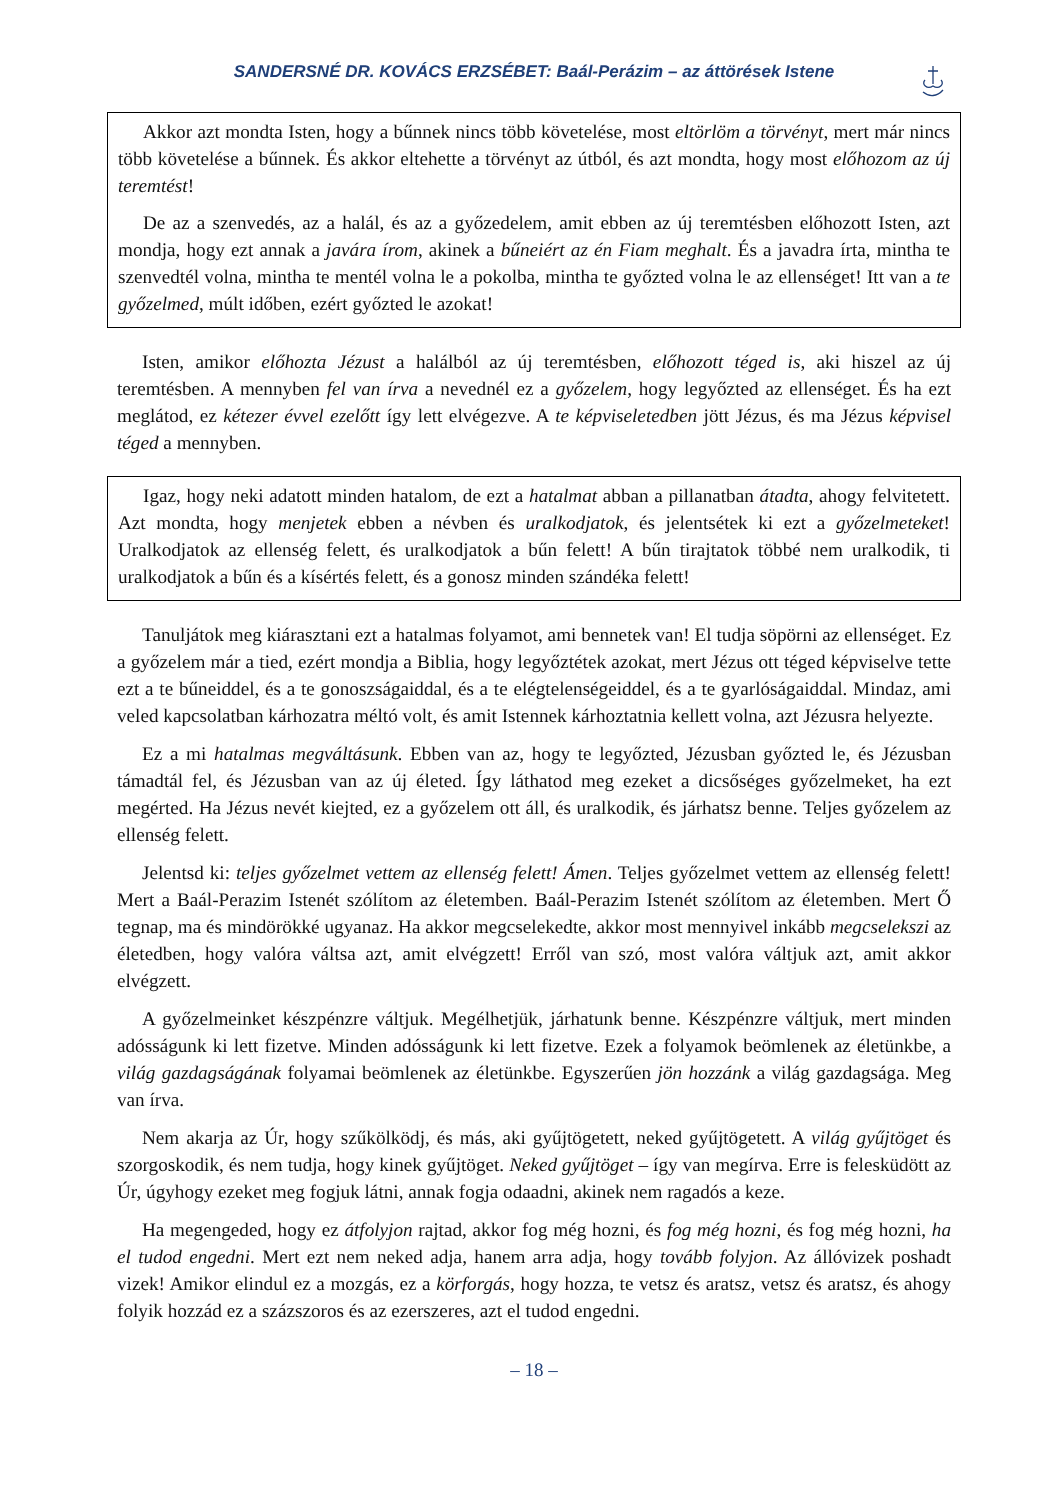SANDERSNÉ DR. KOVÁCS ERZSÉBET: Baál-Perázim – az áttörések Istene
Akkor azt mondta Isten, hogy a bűnnek nincs több követelése, most eltörlöm a törvényt, mert már nincs több követelése a bűnnek. És akkor eltehette a törvényt az útból, és azt mondta, hogy most előhozom az új teremtést!
De az a szenvedés, az a halál, és az a győzedelem, amit ebben az új teremtésben előhozott Isten, azt mondja, hogy ezt annak a javára írom, akinek a bűneiért az én Fiam meghalt. És a javadra írta, mintha te szenvedtél volna, mintha te mentél volna le a pokolba, mintha te győzted volna le az ellenséget! Itt van a te győzelmed, múlt időben, ezért győzted le azokat!
Isten, amikor előhozta Jézust a halálból az új teremtésben, előhozott téged is, aki hiszel az új teremtésben. A mennyben fel van írva a nevednél ez a győzelem, hogy legyőzted az ellenséget. És ha ezt meglátod, ez kétezer évvel ezelőtt így lett elvégezve. A te képviseletedben jött Jézus, és ma Jézus képvisel téged a mennyben.
Igaz, hogy neki adatott minden hatalom, de ezt a hatalmat abban a pillanatban átadta, ahogy felvitetett. Azt mondta, hogy menjetek ebben a névben és uralkodjatok, és jelentsétek ki ezt a győzelmeteket! Uralkodjatok az ellenség felett, és uralkodjatok a bűn felett! A bűn tirajtatok többé nem uralkodik, ti uralkodjatok a bűn és a kísértés felett, és a gonosz minden szándéka felett!
Tanuljátok meg kiárasztani ezt a hatalmas folyamot, ami bennetek van! El tudja söpörni az ellenséget. Ez a győzelem már a tied, ezért mondja a Biblia, hogy legyőztétek azokat, mert Jézus ott téged képviselve tette ezt a te bűneiddel, és a te gonoszságaiddal, és a te elégtelenségeiddel, és a te gyarlóságaiddal. Mindaz, ami veled kapcsolatban kárhozatra méltó volt, és amit Istennek kárhoztatnia kellett volna, azt Jézusra helyezte.
Ez a mi hatalmas megváltásunk. Ebben van az, hogy te legyőzted, Jézusban győzted le, és Jézusban támadtál fel, és Jézusban van az új életed. Így láthatod meg ezeket a dicsőséges győzelmeket, ha ezt megérted. Ha Jézus nevét kiejted, ez a győzelem ott áll, és uralkodik, és járhatsz benne. Teljes győzelem az ellenség felett.
Jelentsd ki: teljes győzelmet vettem az ellenség felett! Ámen. Teljes győzelmet vettem az ellenség felett! Mert a Baál-Perazim Istenét szólítom az életemben. Baál-Perazim Istenét szólítom az életemben. Mert Ő tegnap, ma és mindörökké ugyanaz. Ha akkor megcselekedte, akkor most mennyivel inkább megcselekszi az életedben, hogy valóra váltsa azt, amit elvégzett! Erről van szó, most valóra váltjuk azt, amit akkor elvégzett.
A győzelmeinket készpénzre váltjuk. Megélhetjük, járhatunk benne. Készpénzre váltjuk, mert minden adósságunk ki lett fizetve. Minden adósságunk ki lett fizetve. Ezek a folyamok beömlenek az életünkbe, a világ gazdagságának folyamai beömlenek az életünkbe. Egyszerűen jön hozzánk a világ gazdagsága. Meg van írva.
Nem akarja az Úr, hogy szűkölködj, és más, aki gyűjtögetett, neked gyűjtögetett. A világ gyűjtöget és szorgoskodik, és nem tudja, hogy kinek gyűjtöget. Neked gyűjtöget – így van megírva. Erre is felesküdött az Úr, úgyhogy ezeket meg fogjuk látni, annak fogja odaadni, akinek nem ragadós a keze.
Ha megengeded, hogy ez átfolyjon rajtad, akkor fog még hozni, és fog még hozni, és fog még hozni, ha el tudod engedni. Mert ezt nem neked adja, hanem arra adja, hogy tovább folyjon. Az állóvizek poshadt vizek! Amikor elindul ez a mozgás, ez a körforgás, hogy hozza, te vetsz és aratsz, vetsz és aratsz, és ahogy folyik hozzád ez a százszoros és az ezerszeres, azt el tudod engedni.
– 18 –